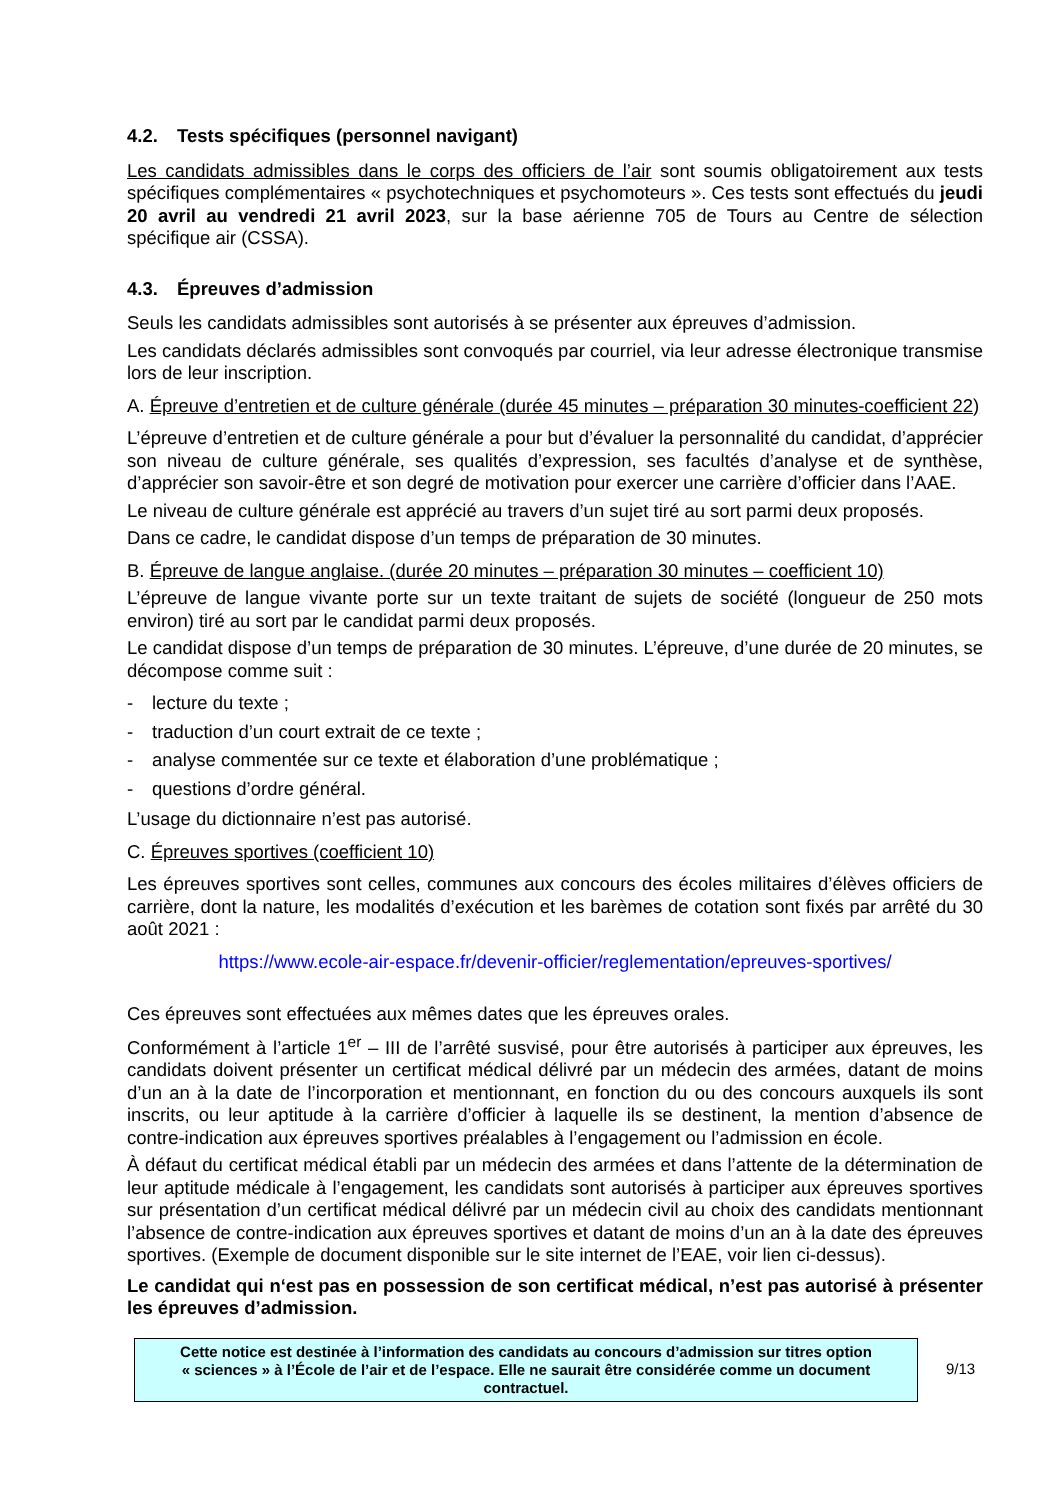4.2. Tests spécifiques (personnel navigant)
Les candidats admissibles dans le corps des officiers de l’air sont soumis obligatoirement aux tests spécifiques complémentaires « psychotechniques et psychomoteurs ». Ces tests sont effectués du jeudi 20 avril au vendredi 21 avril 2023, sur la base aérienne 705 de Tours au Centre de sélection spécifique air (CSSA).
4.3. Épreuves d’admission
Seuls les candidats admissibles sont autorisés à se présenter aux épreuves d’admission.
Les candidats déclarés admissibles sont convoqués par courriel, via leur adresse électronique transmise lors de leur inscription.
A. Épreuve d’entretien et de culture générale (durée 45 minutes – préparation 30 minutes-coefficient 22)
L’épreuve d’entretien et de culture générale a pour but d’évaluer la personnalité du candidat, d’apprécier son niveau de culture générale, ses qualités d’expression, ses facultés d’analyse et de synthèse, d’apprécier son savoir-être et son degré de motivation pour exercer une carrière d’officier dans l’AAE.
Le niveau de culture générale est apprécié au travers d’un sujet tiré au sort parmi deux proposés.
Dans ce cadre, le candidat dispose d’un temps de préparation de 30 minutes.
B. Épreuve de langue anglaise. (durée 20 minutes – préparation 30 minutes – coefficient 10)
L’épreuve de langue vivante porte sur un texte traitant de sujets de société (longueur de 250 mots environ) tiré au sort par le candidat parmi deux proposés.
Le candidat dispose d’un temps de préparation de 30 minutes. L’épreuve, d’une durée de 20 minutes, se décompose comme suit :
- lecture du texte ;
- traduction d’un court extrait de ce texte ;
- analyse commentée sur ce texte et élaboration d’une problématique ;
- questions d’ordre général.
L’usage du dictionnaire n’est pas autorisé.
C. Épreuves sportives (coefficient 10)
Les épreuves sportives sont celles, communes aux concours des écoles militaires d’élèves officiers de carrière, dont la nature, les modalités d’exécution et les barèmes de cotation sont fixés par arrêté du 30 août 2021 :
https://www.ecole-air-espace.fr/devenir-officier/reglementation/epreuves-sportives/
Ces épreuves sont effectuées aux mêmes dates que les épreuves orales.
Conformément à l’article 1<sup>er</sup> – III de l’arrêté susvisé, pour être autorisés à participer aux épreuves, les candidats doivent présenter un certificat médical délivré par un médecin des armées, datant de moins d’un an à la date de l’incorporation et mentionnant, en fonction du ou des concours auxquels ils sont inscrits, ou leur aptitude à la carrière d’officier à laquelle ils se destinent, la mention d’absence de contre-indication aux épreuves sportives préalables à l’engagement ou l’admission en école.
À défaut du certificat médical établi par un médecin des armées et dans l’attente de la détermination de leur aptitude médicale à l’engagement, les candidats sont autorisés à participer aux épreuves sportives sur présentation d’un certificat médical délivré par un médecin civil au choix des candidats mentionnant l’absence de contre-indication aux épreuves sportives et datant de moins d’un an à la date des épreuves sportives. (Exemple de document disponible sur le site internet de l’EAE, voir lien ci-dessus).
Le candidat qui n‘est pas en possession de son certificat médical, n’est pas autorisé à présenter les épreuves d’admission.
Cette notice est destinée à l’information des candidats au concours d’admission sur titres option « sciences » à l’École de l’air et de l’espace. Elle ne saurait être considérée comme un document contractuel.
9/13